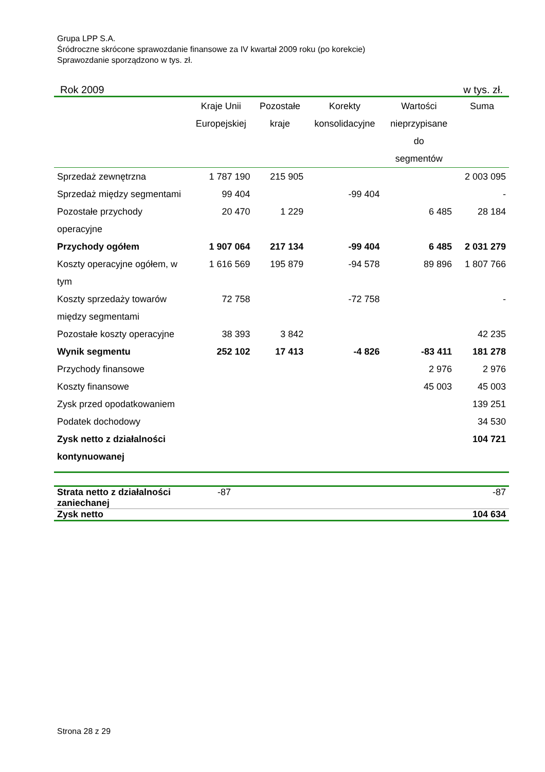Grupa LPP S.A.
Śródroczne skrócone sprawozdanie finansowe za IV kwartał 2009 roku (po korekcie)
Sprawozdanie sporządzono w tys. zł.
Rok 2009 w tys. zł.
| | Kraje Unii Europejskiej | Pozostałe kraje | Korekty konsolidacyjne | Wartości nieprzypisane do segmentów | Suma |
| --- | --- | --- | --- | --- | --- |
| Sprzedaż zewnętrzna | 1 787 190 | 215 905 | | | 2 003 095 |
| Sprzedaż między segmentami | 99 404 | | -99 404 | | - |
| Pozostałe przychody operacyjne | 20 470 | 1 229 | | 6 485 | 28 184 |
| Przychody ogółem | 1 907 064 | 217 134 | -99 404 | 6 485 | 2 031 279 |
| Koszty operacyjne ogółem, w tym | 1 616 569 | 195 879 | -94 578 | 89 896 | 1 807 766 |
| Koszty sprzedaży towarów między segmentami | 72 758 | | -72 758 | | - |
| Pozostałe koszty operacyjne | 38 393 | 3 842 | | | 42 235 |
| Wynik segmentu | 252 102 | 17 413 | -4 826 | -83 411 | 181 278 |
| Przychody finansowe | | | | 2 976 | 2 976 |
| Koszty finansowe | | | | 45 003 | 45 003 |
| Zysk przed opodatkowaniem | | | | | 139 251 |
| Podatek dochodowy | | | | | 34 530 |
| Zysk netto z działalności kontynuowanej | | | | | 104 721 |
| Strata netto z działalności zaniechanej | -87 | -87 |
| Zysk netto | | 104 634 |
Strona 28 z 29